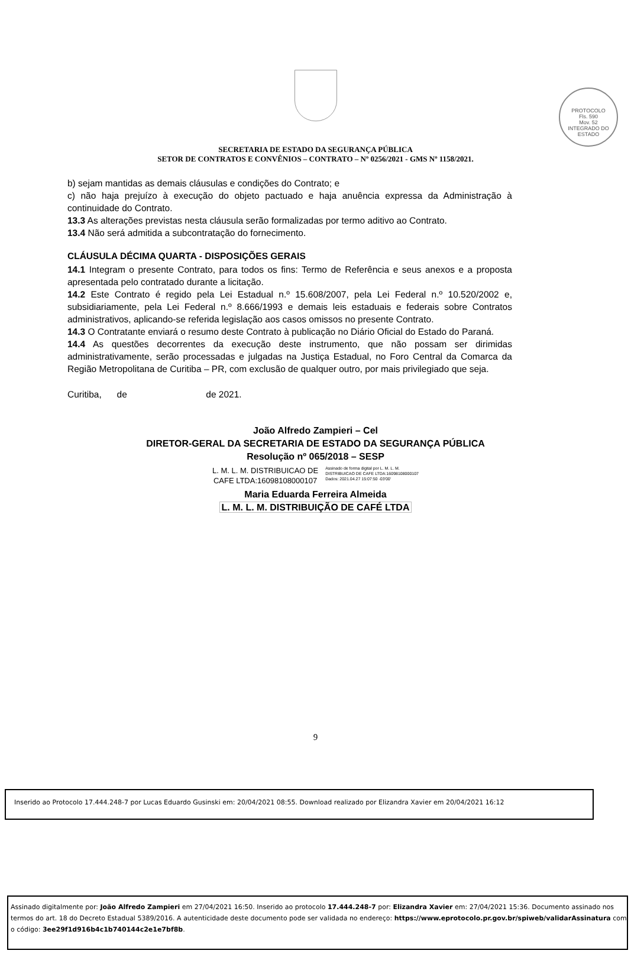PROTOCOLO
Fls. 590
Mov. 52
INTEGRADO DO ESTADO
SECRETARIA DE ESTADO DA SEGURANÇA PÚBLICA
SETOR DE CONTRATOS E CONVÊNIOS – CONTRATO – Nº 0256/2021 - GMS Nº 1158/2021.
b) sejam mantidas as demais cláusulas e condições do Contrato; e
c) não haja prejuízo à execução do objeto pactuado e haja anuência expressa da Administração à continuidade do Contrato.
13.3 As alterações previstas nesta cláusula serão formalizadas por termo aditivo ao Contrato.
13.4 Não será admitida a subcontratação do fornecimento.
CLÁUSULA DÉCIMA QUARTA - DISPOSIÇÕES GERAIS
14.1 Integram o presente Contrato, para todos os fins: Termo de Referência e seus anexos e a proposta apresentada pelo contratado durante a licitação.
14.2 Este Contrato é regido pela Lei Estadual n.º 15.608/2007, pela Lei Federal n.º 10.520/2002 e, subsidiariamente, pela Lei Federal n.º 8.666/1993 e demais leis estaduais e federais sobre Contratos administrativos, aplicando-se referida legislação aos casos omissos no presente Contrato.
14.3 O Contratante enviará o resumo deste Contrato à publicação no Diário Oficial do Estado do Paraná.
14.4 As questões decorrentes da execução deste instrumento, que não possam ser dirimidas administrativamente, serão processadas e julgadas na Justiça Estadual, no Foro Central da Comarca da Região Metropolitana de Curitiba – PR, com exclusão de qualquer outro, por mais privilegiado que seja.
Curitiba, de de 2021.
João Alfredo Zampieri – Cel
DIRETOR-GERAL DA SECRETARIA DE ESTADO DA SEGURANÇA PÚBLICA
Resolução nº 065/2018 – SESP
L. M. L. M. DISTRIBUICAO DE
CAFE LTDA:16098108000107 Assinado de forma digital por L. M. L. M.
DISTRIBUICAO DE CAFE LTDA:16098108000107
Dados: 2021.04.27 15:07:50 -03'00'
Maria Eduarda Ferreira Almeida
L. M. L. M. DISTRIBUIÇÃO DE CAFÉ LTDA
9
Inserido ao Protocolo 17.444.248-7 por Lucas Eduardo Gusinski em: 20/04/2021 08:55. Download realizado por Elizandra Xavier em 20/04/2021 16:12
Assinado digitalmente por: João Alfredo Zampieri em 27/04/2021 16:50. Inserido ao protocolo 17.444.248-7 por: Elizandra Xavier em: 27/04/2021 15:36. Documento assinado nos termos do art. 18 do Decreto Estadual 5389/2016. A autenticidade deste documento pode ser validada no endereço: https://www.eprotocolo.pr.gov.br/spiweb/validarAssinatura com o código: 3ee29f1d916b4c1b740144c2e1e7bf8b.